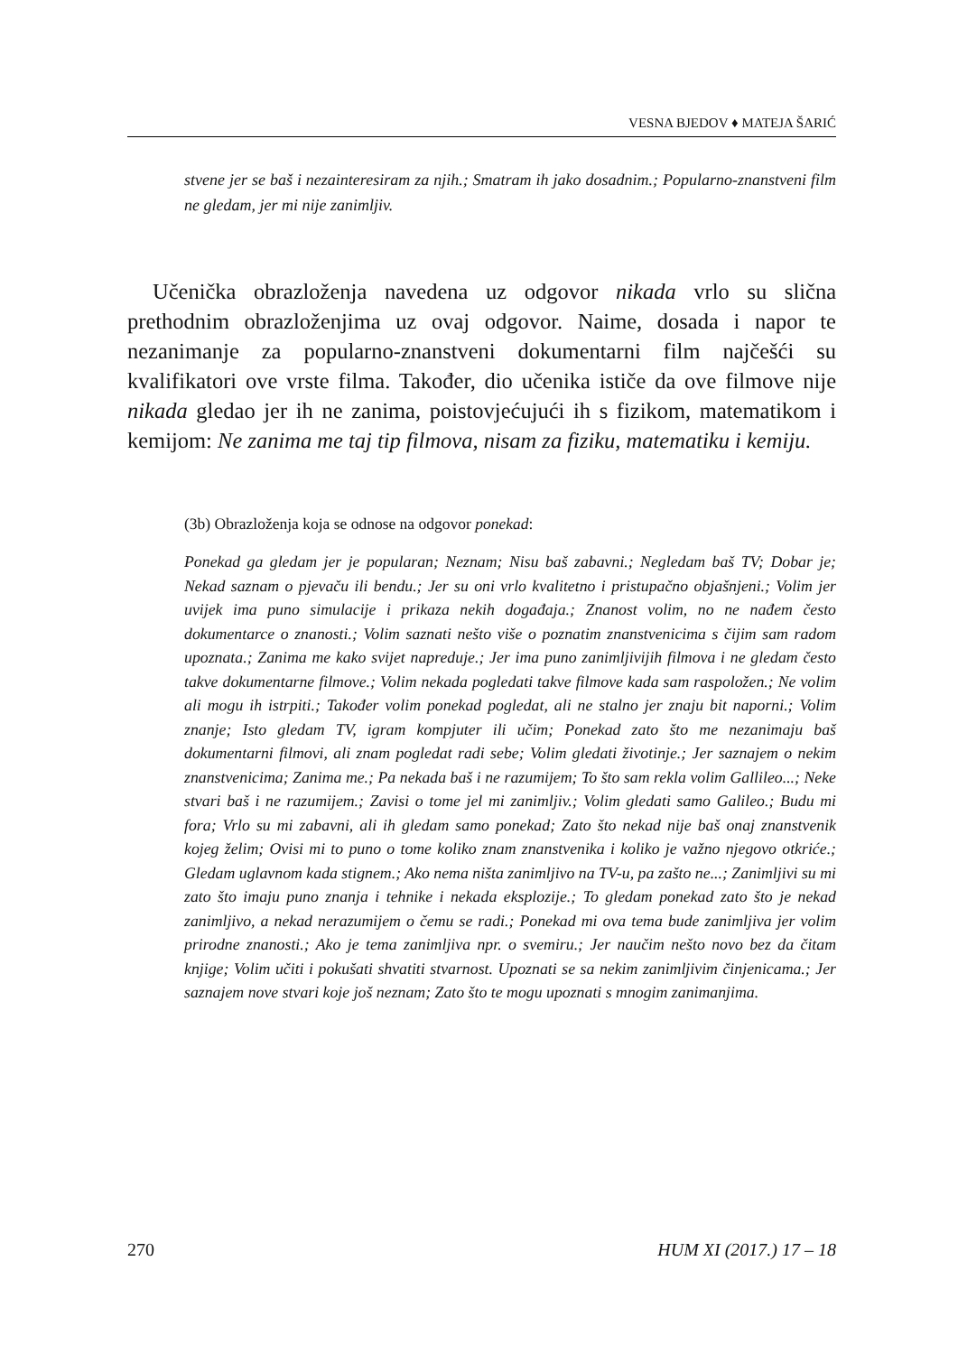VESNA BJEDOV ♦ MATEJA ŠARIĆ
stvene jer se baš i nezainteresiram za njih.; Smatram ih jako dosadnim.; Popularno-znanstveni film ne gledam, jer mi nije zanimljiv.
Učenička obrazloženja navedena uz odgovor nikada vrlo su slična prethodnim obrazloženjima uz ovaj odgovor. Naime, dosada i napor te nezanimanje za popularno-znanstveni dokumentarni film najčešći su kvalifikatori ove vrste filma. Također, dio učenika ističe da ove filmove nije nikada gledao jer ih ne zanima, poistovjećujući ih s fizikom, matematikom i kemijom: Ne zanima me taj tip filmova, nisam za fiziku, matematiku i kemiju.
(3b) Obrazloženja koja se odnose na odgovor ponekad:
Ponekad ga gledam jer je popularan; Neznam; Nisu baš zabavni.; Negledam baš TV; Dobar je; Nekad saznam o pjevaču ili bendu.; Jer su oni vrlo kvalitetno i pristupačno objašnjeni.; Volim jer uvijek ima puno simulacije i prikaza nekih događaja.; Znanost volim, no ne nađem često dokumentarce o znanosti.; Volim saznati nešto više o poznatim znanstvenicima s čijim sam radom upoznata.; Zanima me kako svijet napreduje.; Jer ima puno zanimljivijih filmova i ne gledam često takve dokumentarne filmove.; Volim nekada pogledati takve filmove kada sam raspoložen.; Ne volim ali mogu ih istrpiti.; Također volim ponekad pogledat, ali ne stalno jer znaju bit naporni.; Volim znanje; Isto gledam TV, igram kompjuter ili učim; Ponekad zato što me nezanimaju baš dokumentarni filmovi, ali znam pogledat radi sebe; Volim gledati životinje.; Jer saznajem o nekim znanstvenicima; Zanima me.; Pa nekada baš i ne razumijem; To što sam rekla volim Gallileo...; Neke stvari baš i ne razumijem.; Zavisi o tome jel mi zanimljiv.; Volim gledati samo Galileo.; Budu mi fora; Vrlo su mi zabavni, ali ih gledam samo ponekad; Zato što nekad nije baš onaj znanstvenik kojeg želim; Ovisi mi to puno o tome koliko znam znanstvenika i koliko je važno njegovo otkriće.; Gledam uglavnom kada stignem.; Ako nema ništa zanimljivo na TV-u, pa zašto ne...; Zanimljivi su mi zato što imaju puno znanja i tehnike i nekada eksplozije.; To gledam ponekad zato što je nekad zanimljivo, a nekad nerazumijem o čemu se radi.; Ponekad mi ova tema bude zanimljiva jer volim prirodne znanosti.; Ako je tema zanimljiva npr. o svemiru.; Jer naučim nešto novo bez da čitam knjige; Volim učiti i pokušati shvatiti stvarnost. Upoznati se sa nekim zanimljivim činjenicama.; Jer saznajem nove stvari koje još neznam; Zato što te mogu upoznati s mnogim zanimanjima.
270 HUM XI (2017.) 17 – 18